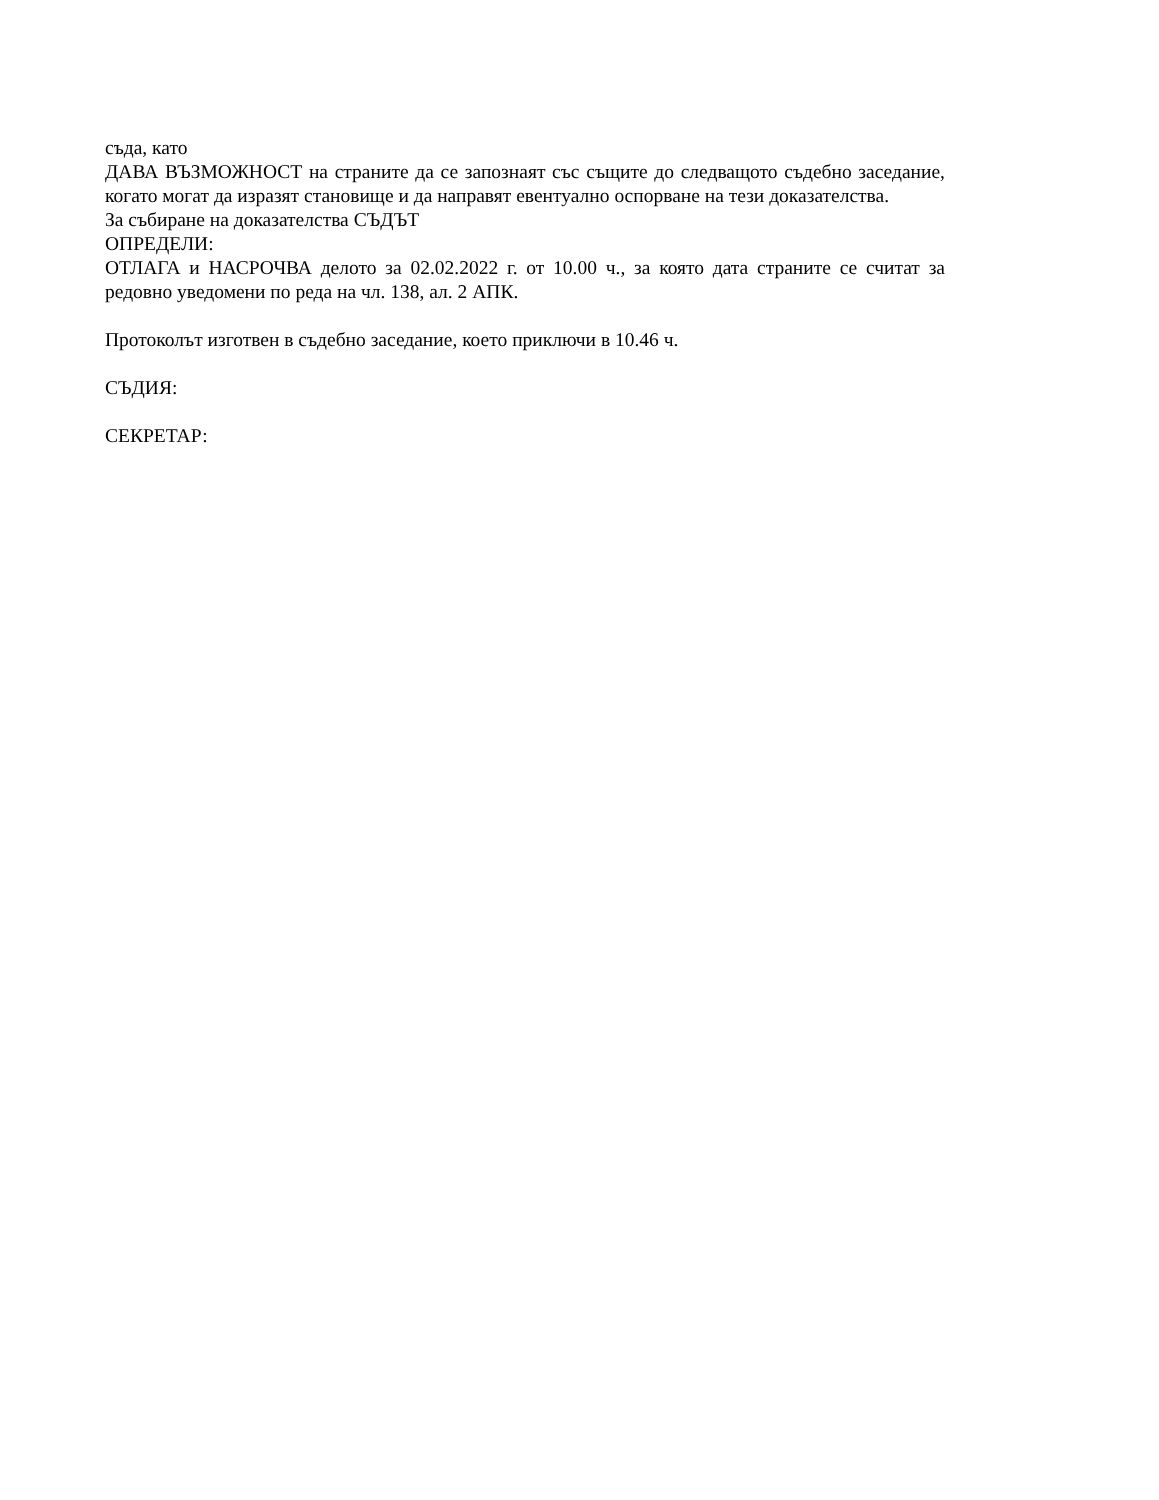съда, като
ДАВА ВЪЗМОЖНОСТ на страните да се запознаят със същите до следващото съдебно заседание, когато могат да изразят становище и да направят евентуално оспорване на тези доказателства.
За събиране на доказателства СЪДЪТ
ОПРЕДЕЛИ:
ОТЛАГА и НАСРОЧВА делото за 02.02.2022 г. от 10.00 ч., за която дата страните се считат за редовно уведомени по реда на чл. 138, ал. 2 АПК.
Протоколът изготвен в съдебно заседание, което приключи в 10.46 ч.
СЪДИЯ:
СЕКРЕТАР: